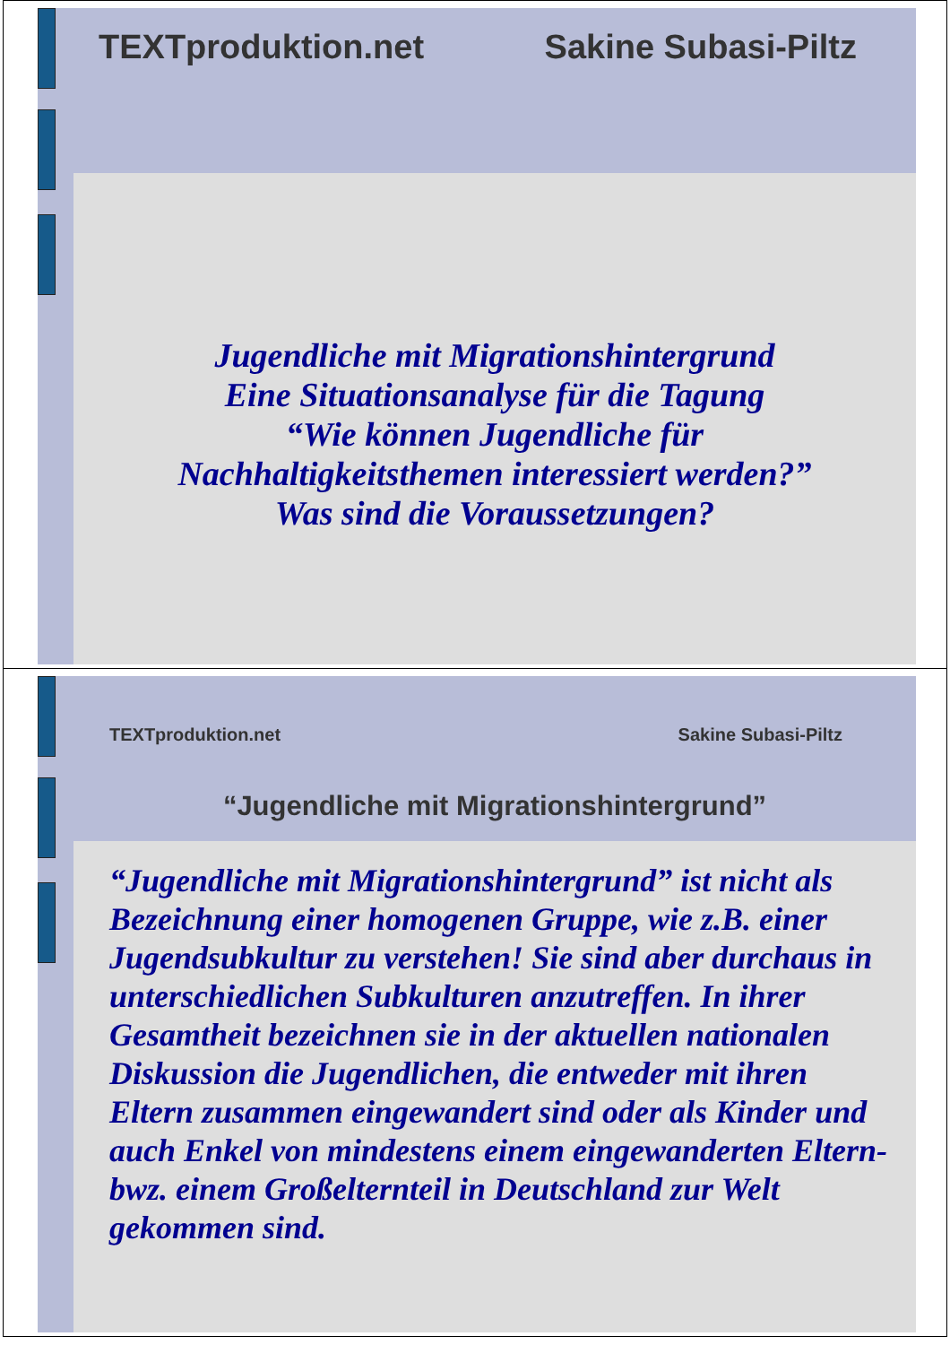TEXTproduktion.net Sakine Subasi-Piltz
Jugendliche mit Migrationshintergrund
Eine Situationsanalyse für die Tagung
“Wie können Jugendliche für
Nachhaltigkeitsthemen interessiert werden?”
Was sind die Voraussetzungen?
TEXTproduktion.net Sakine Subasi-Piltz
“Jugendliche mit Migrationshintergrund”
“Jugendliche mit Migrationshintergrund” ist nicht als Bezeichnung einer homogenen Gruppe, wie z.B. einer Jugendsubkultur zu verstehen! Sie sind aber durchaus in unterschiedlichen Subkulturen anzutreffen. In ihrer Gesamtheit bezeichnen sie in der aktuellen nationalen Diskussion die Jugendlichen, die entweder mit ihren Eltern zusammen eingewandert sind oder als Kinder und auch Enkel von mindestens einem eingewanderten Eltern- bwz. einem Großelternteil in Deutschland zur Welt gekommen sind.